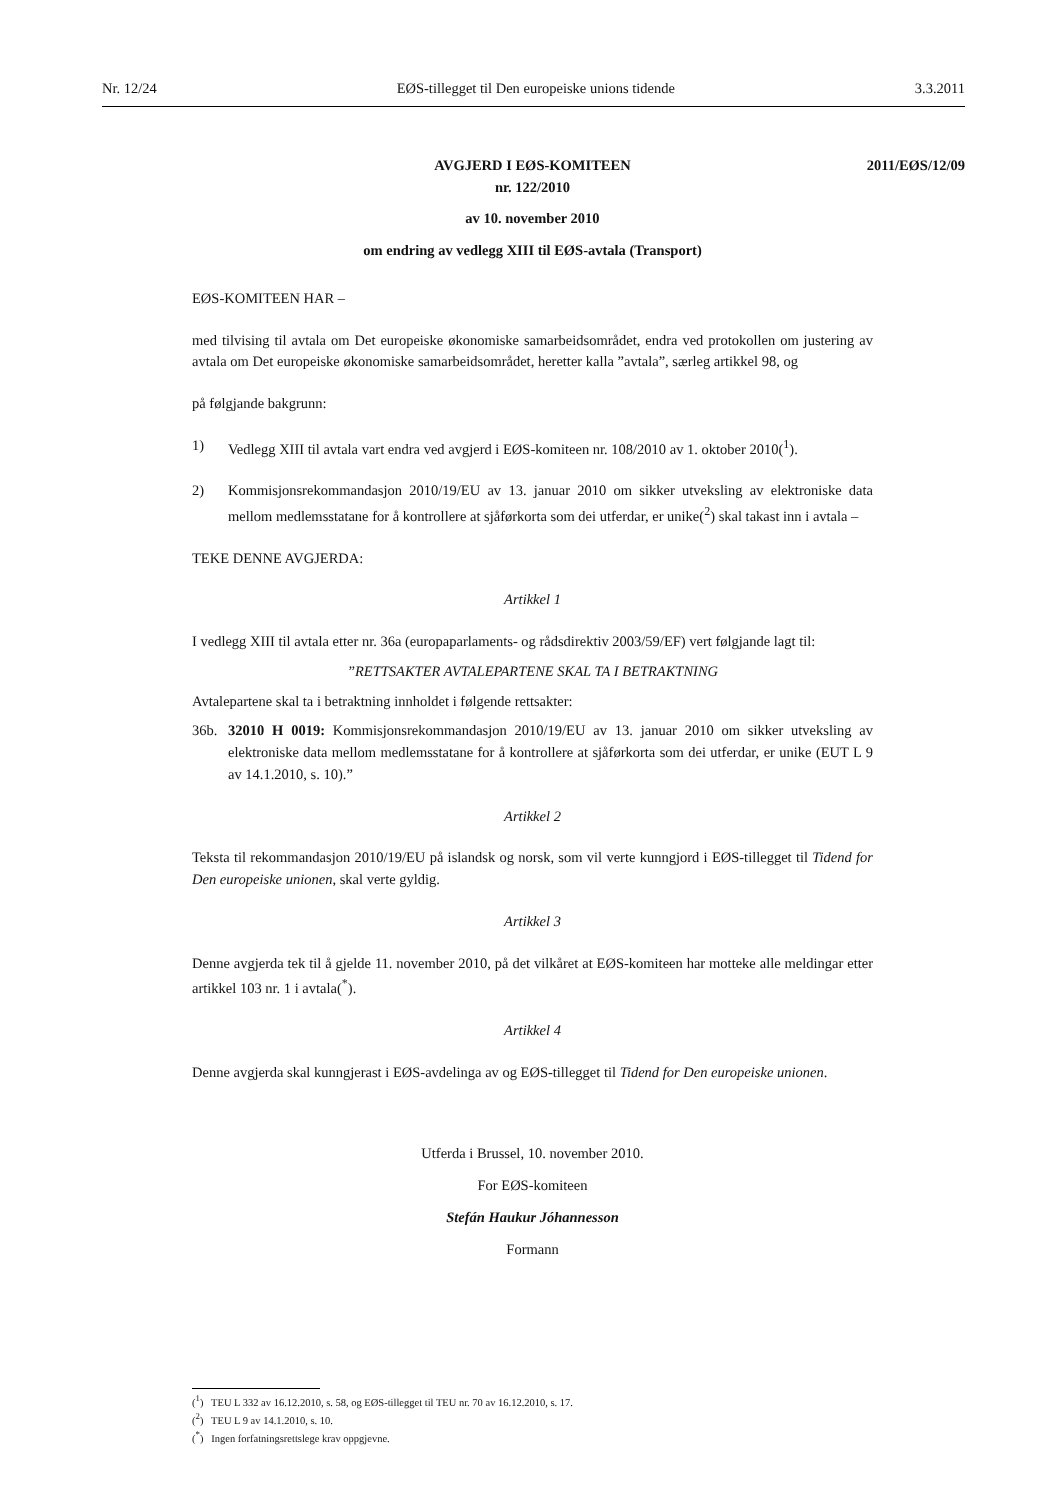Nr. 12/24 EØS-tillegget til Den europeiske unions tidende 3.3.2011
AVGJERD I EØS-KOMITEEN
nr. 122/2010
2011/EØS/12/09
av 10. november 2010
om endring av vedlegg XIII til EØS-avtala (Transport)
EØS-KOMITEEN HAR –
med tilvising til avtala om Det europeiske økonomiske samarbeidsområdet, endra ved protokollen om justering av avtala om Det europeiske økonomiske samarbeidsområdet, heretter kalla ”avtala”, særleg artikkel 98, og
på følgjande bakgrunn:
1) Vedlegg XIII til avtala vart endra ved avgjerd i EØS-komiteen nr. 108/2010 av 1. oktober 2010(<sup>1</sup>).
2) Kommisjonsrekommandasjon 2010/19/EU av 13. januar 2010 om sikker utveksling av elektroniske data mellom medlemsstatane for å kontrollere at sjåførkorta som dei utferdar, er unike(<sup>2</sup>) skal takast inn i avtala –
TEKE DENNE AVGJERDA:
Artikkel 1
I vedlegg XIII til avtala etter nr. 36a (europaparlaments- og rådsdirektiv 2003/59/EF) vert følgjande lagt til:
”RETTSAKTER AVTALEPARTENE SKAL TA I BETRAKTNING
Avtalepartene skal ta i betraktning innholdet i følgende rettsakter:
36b. 32010 H 0019: Kommisjonsrekommandasjon 2010/19/EU av 13. januar 2010 om sikker utveksling av elektroniske data mellom medlemsstatane for å kontrollere at sjåførkorta som dei utferdar, er unike (EUT L 9 av 14.1.2010, s. 10).”
Artikkel 2
Teksta til rekommandasjon 2010/19/EU på islandsk og norsk, som vil verte kunngjord i EØS-tillegget til Tidend for Den europeiske unionen, skal verte gyldig.
Artikkel 3
Denne avgjerda tek til å gjelde 11. november 2010, på det vilkåret at EØS-komiteen har motteke alle meldingar etter artikkel 103 nr. 1 i avtala(<sup>*</sup>).
Artikkel 4
Denne avgjerda skal kunngjerast i EØS-avdelinga av og EØS-tillegget til Tidend for Den europeiske unionen.
Utferda i Brussel, 10. november 2010.
For EØS-komiteen
Stefán Haukur Jóhannesson
Formann
(<sup>1</sup>) TEU L 332 av 16.12.2010, s. 58, og EØS-tillegget til TEU nr. 70 av 16.12.2010, s. 17.
(<sup>2</sup>) TEU L 9 av 14.1.2010, s. 10.
(<sup>*</sup>) Ingen forfatningsrettslege krav oppgjevne.